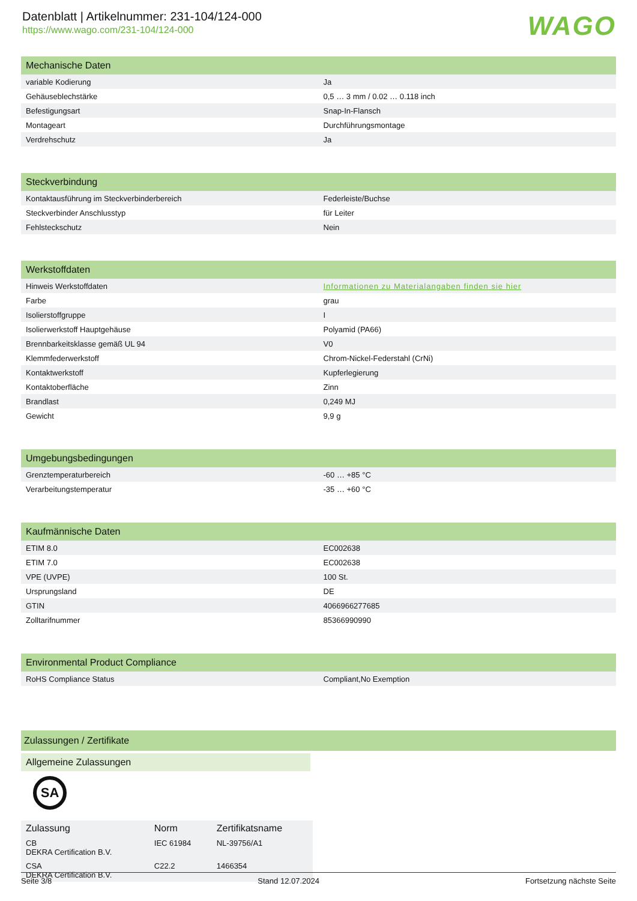Datenblatt | Artikelnummer: 231-104/124-000
https://www.wago.com/231-104/124-000
WAGO
| Mechanische Daten | |
| --- | --- |
| variable Kodierung | Ja |
| Gehäuseblechstärke | 0,5 … 3 mm / 0.02 … 0.118 inch |
| Befestigungsart | Snap-In-Flansch |
| Montageart | Durchführungsmontage |
| Verdrehschutz | Ja |
| Steckverbindung | |
| --- | --- |
| Kontaktausführung im Steckverbinderbereich | Federleiste/Buchse |
| Steckverbinder Anschlusstyp | für Leiter |
| Fehlsteckschutz | Nein |
| Werkstoffdaten | |
| --- | --- |
| Hinweis Werkstoffdaten | Informationen zu Materialangaben finden sie hier |
| Farbe | grau |
| Isolierstoffgruppe | I |
| Isolierwerkstoff Hauptgehäuse | Polyamid (PA66) |
| Brennbarkeitsklasse gemäß UL 94 | V0 |
| Klemmfederwerkstoff | Chrom-Nickel-Federstahl (CrNi) |
| Kontaktwerkstoff | Kupferlegierung |
| Kontaktoberfläche | Zinn |
| Brandlast | 0,249 MJ |
| Gewicht | 9,9 g |
| Umgebungsbedingungen | |
| --- | --- |
| Grenztemperaturbereich | -60 … +85 °C |
| Verarbeitungstemperatur | -35 … +60 °C |
| Kaufmännische Daten | |
| --- | --- |
| ETIM 8.0 | EC002638 |
| ETIM 7.0 | EC002638 |
| VPE (UVPE) | 100 St. |
| Ursprungsland | DE |
| GTIN | 4066966277685 |
| Zolltarifnummer | 85366990990 |
| Environmental Product Compliance | |
| --- | --- |
| RoHS Compliance Status | Compliant,No Exemption |
| Zulassungen / Zertifikate |
| --- |
Allgemeine Zulassungen
SA
| Zulassung | Norm | Zertifikatsname |
| --- | --- | --- |
| CB DEKRA Certification B.V. | IEC 61984 | NL-39756/A1 |
| CSA DEKRA Certification B.V. | C22.2 | 1466354 |
Seite 3/8 Stand 12.07.2024 Fortsetzung nächste Seite